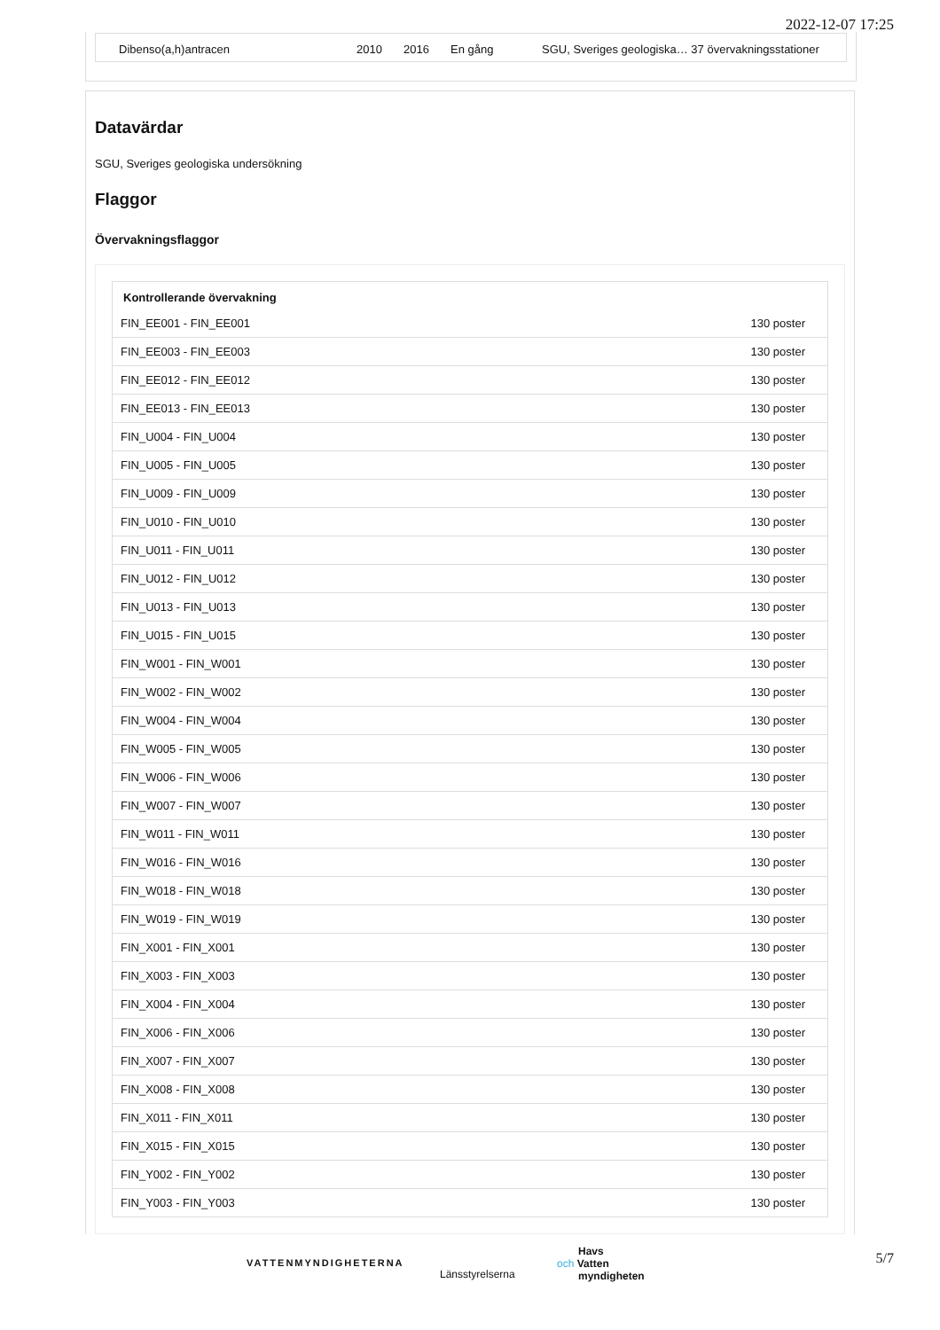2022-12-07 17:25
Dibenso(a,h)antracen 2010 2016 En gång SGU, Sveriges geologiska… 37 övervakningsstationer
Datavärdar
SGU, Sveriges geologiska undersökning
Flaggor
Övervakningsflaggor
| Kontrollerande övervakning | |
| --- | --- |
| FIN_EE001 - FIN_EE001 | 130 poster |
| FIN_EE003 - FIN_EE003 | 130 poster |
| FIN_EE012 - FIN_EE012 | 130 poster |
| FIN_EE013 - FIN_EE013 | 130 poster |
| FIN_U004 - FIN_U004 | 130 poster |
| FIN_U005 - FIN_U005 | 130 poster |
| FIN_U009 - FIN_U009 | 130 poster |
| FIN_U010 - FIN_U010 | 130 poster |
| FIN_U011 - FIN_U011 | 130 poster |
| FIN_U012 - FIN_U012 | 130 poster |
| FIN_U013 - FIN_U013 | 130 poster |
| FIN_U015 - FIN_U015 | 130 poster |
| FIN_W001 - FIN_W001 | 130 poster |
| FIN_W002 - FIN_W002 | 130 poster |
| FIN_W004 - FIN_W004 | 130 poster |
| FIN_W005 - FIN_W005 | 130 poster |
| FIN_W006 - FIN_W006 | 130 poster |
| FIN_W007 - FIN_W007 | 130 poster |
| FIN_W011 - FIN_W011 | 130 poster |
| FIN_W016 - FIN_W016 | 130 poster |
| FIN_W018 - FIN_W018 | 130 poster |
| FIN_W019 - FIN_W019 | 130 poster |
| FIN_X001 - FIN_X001 | 130 poster |
| FIN_X003 - FIN_X003 | 130 poster |
| FIN_X004 - FIN_X004 | 130 poster |
| FIN_X006 - FIN_X006 | 130 poster |
| FIN_X007 - FIN_X007 | 130 poster |
| FIN_X008 - FIN_X008 | 130 poster |
| FIN_X011 - FIN_X011 | 130 poster |
| FIN_X015 - FIN_X015 | 130 poster |
| FIN_Y002 - FIN_Y002 | 130 poster |
| FIN_Y003 - FIN_Y003 | 130 poster |
VATTENMYNDIGHETERNA
Länsstyrelserna
Havs
och Vatten
myndigheten
5/7